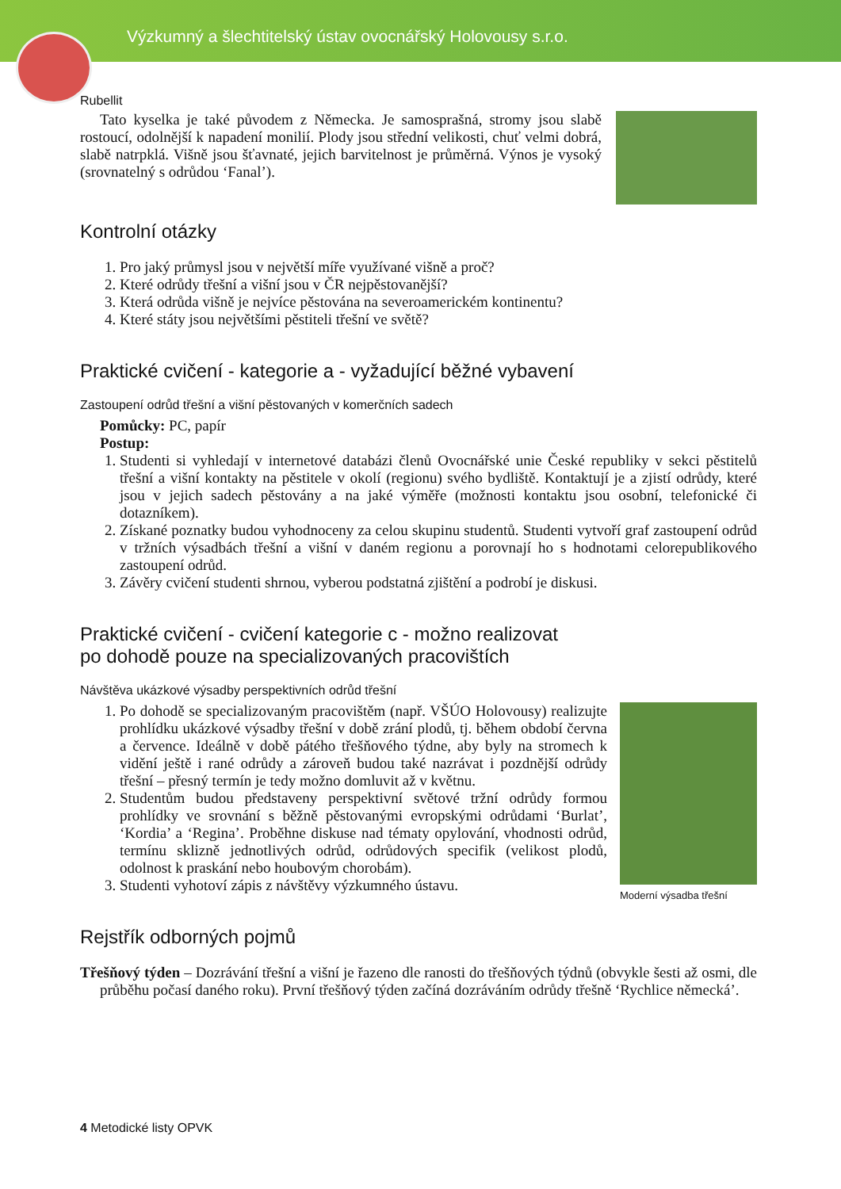Výzkumný a šlechtitelský ústav ovocnářský Holovousy s.r.o.
Rubellit
Tato kyselka je také původem z Německa. Je samosprašná, stromy jsou slabě rostoucí, odolnější k napadení monilií. Plody jsou střední velikosti, chuť velmi dobrá, slabě natrpklá. Višně jsou šťavnaté, jejich barvitelnost je průměrná. Výnos je vysoký (srovnatelný s odrůdou ‘Fanal’).
Kontrolní otázky
1. Pro jaký průmysl jsou v největší míře využívané višně a proč?
2. Které odrůdy třešní a višní jsou v ČR nejpěstovanější?
3. Která odrůda višně je nejvíce pěstována na severoamerickém kontinentu?
4. Které státy jsou největšími pěstiteli třešní ve světě?
Praktické cvičení - kategorie a - vyžadující běžné vybavení
Zastoupení odrůd třešní a višní pěstovaných v komerčních sadech
Pomůcky: PC, papír
Postup:
1. Studenti si vyhledají v internetové databázi členů Ovocnářské unie České republiky v sekci pěstitelů třešní a višní kontakty na pěstitele v okolí (regionu) svého bydliště. Kontaktují je a zjistí odrůdy, které jsou v jejich sadech pěstovány a na jaké výměře (možnosti kontaktu jsou osobní, telefonické či dotazníkem).
2. Získané poznatky budou vyhodnoceny za celou skupinu studentů. Studenti vytvoří graf zastoupení odrůd v tržních výsadbách třešní a višní v daném regionu a porovnají ho s hodnotami celorepublikového zastoupení odrůd.
3. Závěry cvičení studenti shrnou, vyberou podstatná zjištění a podrobí je diskusi.
Praktické cvičení - cvičení kategorie c - možno realizovat
po dohodě pouze na specializovaných pracovištích
Návštěva ukázkové výsadby perspektivních odrůd třešní
Moderní výsadba třešní
1. Po dohodě se specializovaným pracovištěm (např. VŠÚO Holovousy) realizujte prohlídku ukázkové výsadby třešní v době zrání plodů, tj. během období června a července. Ideálně v době pátého třešňového týdne, aby byly na stromech k vidění ještě i rané odrůdy a zároveň budou také nazrávat i pozdnější odrůdy třešní – přesný termín je tedy možno domluvit až v květnu.
2. Studentům budou představeny perspektivní světové tržní odrůdy formou prohlídky ve srovnání s běžně pěstovanými evropskými odrůdami ‘Burlat’, ‘Kordia’ a ‘Regina’. Proběhne diskuse nad tématy opylování, vhodnosti odrůd, termínu sklizně jednotlivých odrůd, odrůdových specifik (velikost plodů, odolnost k praskání nebo houbovým chorobám).
3. Studenti vyhotoví zápis z návštěvy výzkumného ústavu.
Rejstřík odborných pojmů
Třešňový týden – Dozrávání třešní a višní je řazeno dle ranosti do třešňových týdnů (obvykle šesti až osmi, dle průběhu počasí daného roku). První třešňový týden začíná dozráváním odrůdy třešně ‘Rychlice německá’.
4 Metodické listy OPVK